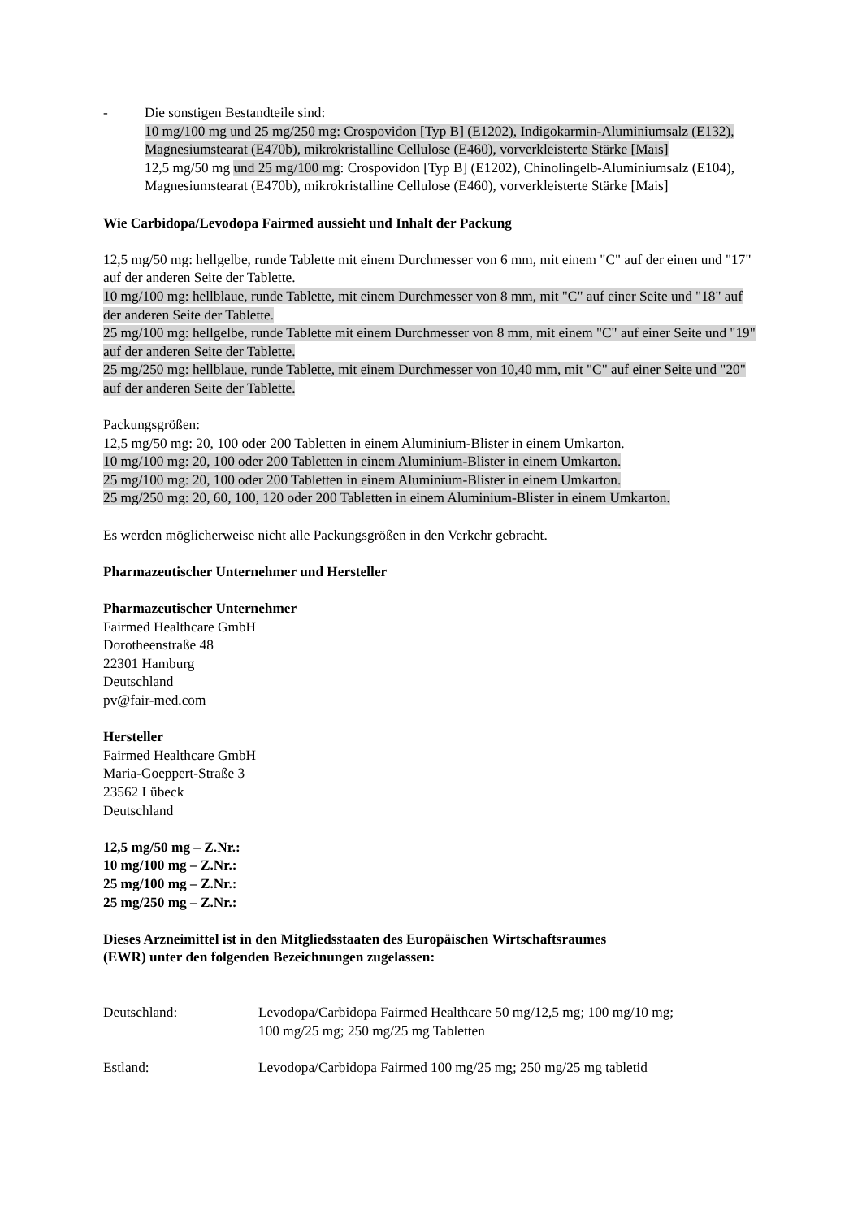- Die sonstigen Bestandteile sind:
10 mg/100 mg und 25 mg/250 mg: Crospovidon [Typ B] (E1202), Indigokarmin-Aluminiumsalz (E132), Magnesiumstearat (E470b), mikrokristalline Cellulose (E460), vorverkleisterte Stärke [Mais]
12,5 mg/50 mg und 25 mg/100 mg: Crospovidon [Typ B] (E1202), Chinolingelb-Aluminiumsalz (E104), Magnesiumstearat (E470b), mikrokristalline Cellulose (E460), vorverkleisterte Stärke [Mais]
Wie Carbidopa/Levodopa Fairmed aussieht und Inhalt der Packung
12,5 mg/50 mg: hellgelbe, runde Tablette mit einem Durchmesser von 6 mm, mit einem "C" auf der einen und "17" auf der anderen Seite der Tablette.
10 mg/100 mg: hellblaue, runde Tablette, mit einem Durchmesser von 8 mm, mit "C" auf einer Seite und "18" auf der anderen Seite der Tablette.
25 mg/100 mg: hellgelbe, runde Tablette mit einem Durchmesser von 8 mm, mit einem "C" auf einer Seite und "19" auf der anderen Seite der Tablette.
25 mg/250 mg: hellblaue, runde Tablette, mit einem Durchmesser von 10,40 mm, mit "C" auf einer Seite und "20" auf der anderen Seite der Tablette.
Packungsgrößen:
12,5 mg/50 mg: 20, 100 oder 200 Tabletten in einem Aluminium-Blister in einem Umkarton.
10 mg/100 mg: 20, 100 oder 200 Tabletten in einem Aluminium-Blister in einem Umkarton.
25 mg/100 mg: 20, 100 oder 200 Tabletten in einem Aluminium-Blister in einem Umkarton.
25 mg/250 mg: 20, 60, 100, 120 oder 200 Tabletten in einem Aluminium-Blister in einem Umkarton.
Es werden möglicherweise nicht alle Packungsgrößen in den Verkehr gebracht.
Pharmazeutischer Unternehmer und Hersteller
Pharmazeutischer Unternehmer
Fairmed Healthcare GmbH
Dorotheenstraße 48
22301 Hamburg
Deutschland
pv@fair-med.com
Hersteller
Fairmed Healthcare GmbH
Maria-Goeppert-Straße 3
23562 Lübeck
Deutschland
12,5 mg/50 mg – Z.Nr.:
10 mg/100 mg – Z.Nr.:
25 mg/100 mg – Z.Nr.:
25 mg/250 mg – Z.Nr.:
Dieses Arzneimittel ist in den Mitgliedsstaaten des Europäischen Wirtschaftsraumes
(EWR) unter den folgenden Bezeichnungen zugelassen:
| Deutschland: | Levodopa/Carbidopa Fairmed Healthcare 50 mg/12,5 mg; 100 mg/10 mg; 100 mg/25 mg; 250 mg/25 mg Tabletten |
| Estland: | Levodopa/Carbidopa Fairmed 100 mg/25 mg; 250 mg/25 mg tabletid |